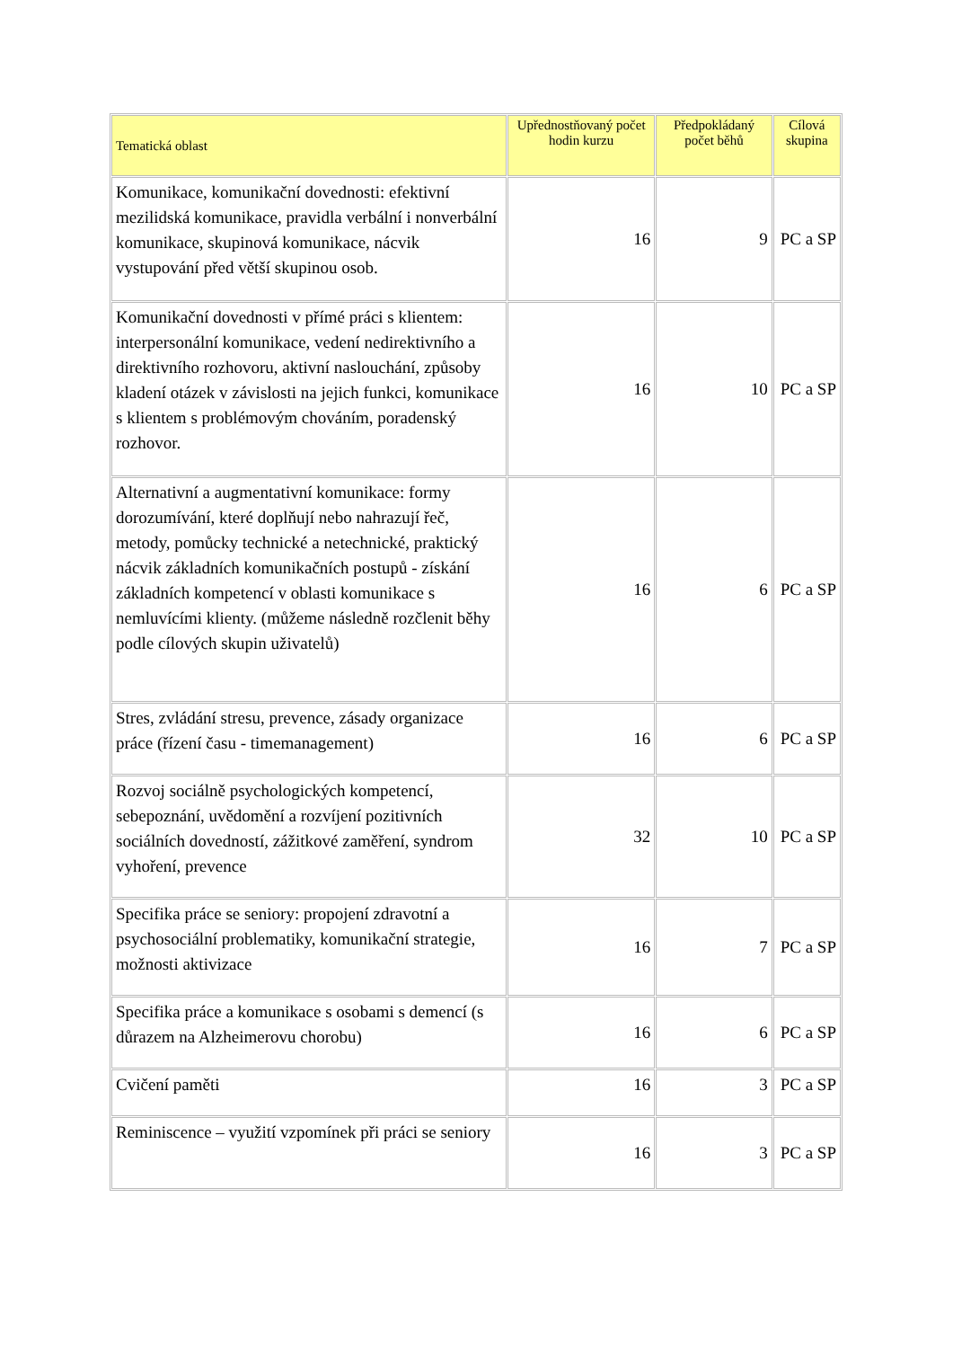| Tematická oblast | Upřednostňovaný počet hodin kurzu | Předpokládaný počet běhů | Cílová skupina |
| --- | --- | --- | --- |
| Komunikace, komunikační dovednosti: efektivní mezilidská komunikace, pravidla verbální i nonverbální komunikace, skupinová komunikace, nácvik vystupování před větší skupinou osob. | 16 | 9 | PC a SP |
| Komunikační dovednosti v přímé práci s klientem: interpersonální komunikace, vedení nedirektivního a direktivního rozhovoru, aktivní naslouchání, způsoby kladení otázek v závislosti na jejich funkci, komunikace s klientem s problémovým chováním, poradenský rozhovor. | 16 | 10 | PC a SP |
| Alternativní a augmentativní komunikace: formy dorozumívání, které doplňují nebo nahrazují řeč, metody, pomůcky technické a netechnické, praktický nácvik základních komunikačních postupů - získání základních kompetencí v oblasti komunikace s nemluvícími klienty. (můžeme následně rozčlenit běhy podle cílových skupin uživatelů) | 16 | 6 | PC a SP |
| Stres, zvládání stresu, prevence, zásady organizace práce (řízení času - timemanagement) | 16 | 6 | PC a SP |
| Rozvoj sociálně psychologických kompetencí, sebepoznání, uvědomění a rozvíjení pozitivních sociálních dovedností, zážitkové zaměření, syndrom vyhoření, prevence | 32 | 10 | PC a SP |
| Specifika práce se seniory: propojení zdravotní a psychosociální problematiky, komunikační strategie, možnosti aktivizace | 16 | 7 | PC a SP |
| Specifika práce a komunikace s osobami s demencí (s důrazem na Alzheimerovu chorobu) | 16 | 6 | PC a SP |
| Cvičení paměti | 16 | 3 | PC a SP |
| Reminiscence – využití vzpomínek při práci se seniory | 16 | 3 | PC a SP |